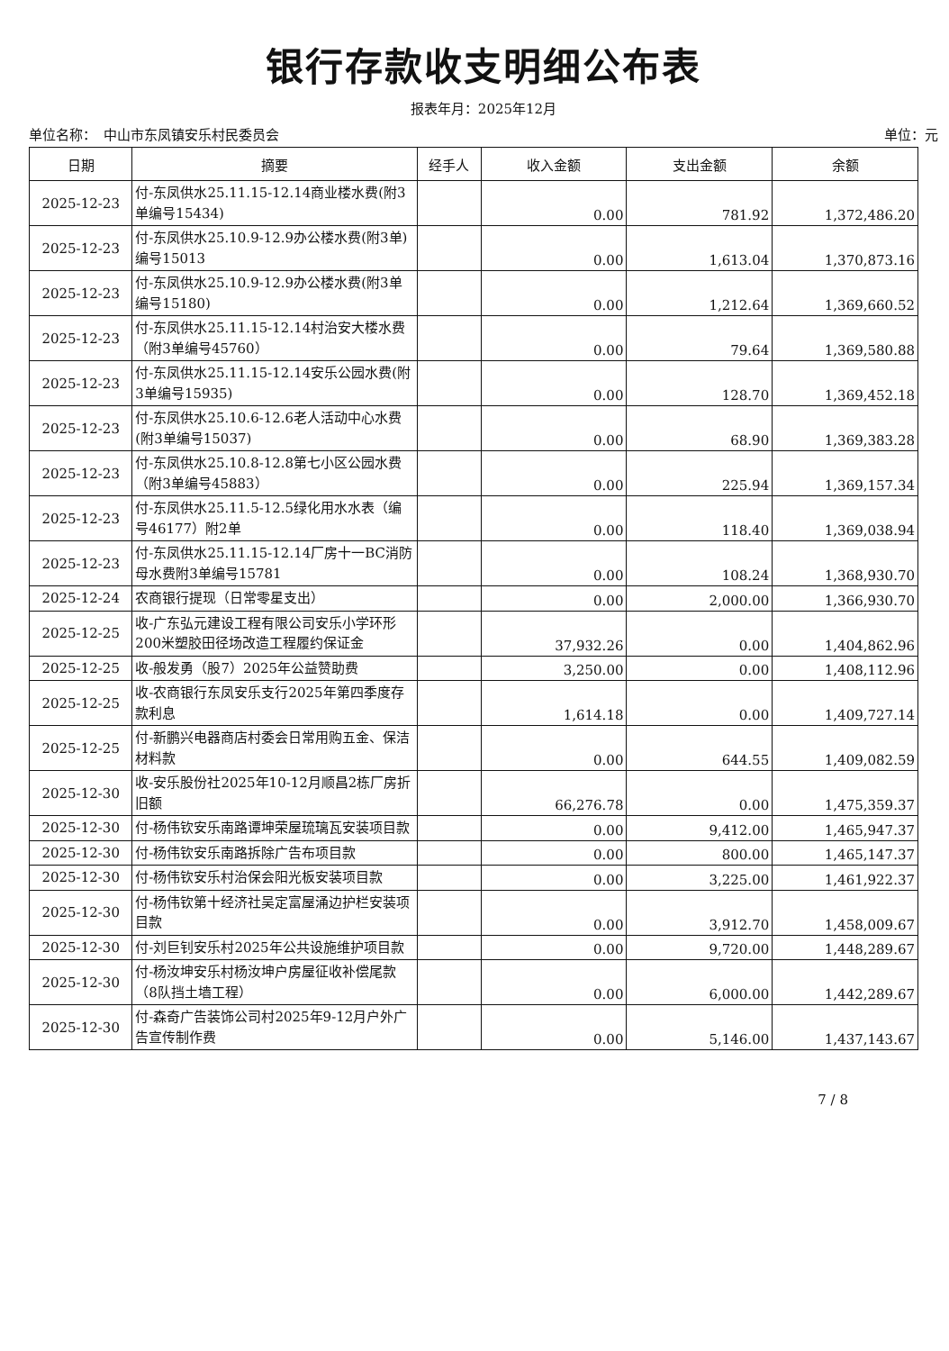银行存款收支明细公布表
报表年月：2025年12月
单位名称：　中山市东凤镇安乐村民委员会 单位：元
| 日期 | 摘要 | 经手人 | 收入金额 | 支出金额 | 余额 |
| --- | --- | --- | --- | --- | --- |
| 2025-12-23 | 付-东凤供水25.11.15-12.14商业楼水费(附3单编号15434) | | 0.00 | 781.92 | 1,372,486.20 |
| 2025-12-23 | 付-东凤供水25.10.9-12.9办公楼水费(附3单)编号15013 | | 0.00 | 1,613.04 | 1,370,873.16 |
| 2025-12-23 | 付-东凤供水25.10.9-12.9办公楼水费(附3单编号15180) | | 0.00 | 1,212.64 | 1,369,660.52 |
| 2025-12-23 | 付-东凤供水25.11.15-12.14村治安大楼水费（附3单编号45760） | | 0.00 | 79.64 | 1,369,580.88 |
| 2025-12-23 | 付-东凤供水25.11.15-12.14安乐公园水费(附3单编号15935) | | 0.00 | 128.70 | 1,369,452.18 |
| 2025-12-23 | 付-东凤供水25.10.6-12.6老人活动中心水费(附3单编号15037) | | 0.00 | 68.90 | 1,369,383.28 |
| 2025-12-23 | 付-东凤供水25.10.8-12.8第七小区公园水费（附3单编号45883） | | 0.00 | 225.94 | 1,369,157.34 |
| 2025-12-23 | 付-东凤供水25.11.5-12.5绿化用水水表（编号46177）附2单 | | 0.00 | 118.40 | 1,369,038.94 |
| 2025-12-23 | 付-东凤供水25.11.15-12.14厂房十一BC消防母水费附3单编号15781 | | 0.00 | 108.24 | 1,368,930.70 |
| 2025-12-24 | 农商银行提现（日常零星支出） | | 0.00 | 2,000.00 | 1,366,930.70 |
| 2025-12-25 | 收-广东弘元建设工程有限公司安乐小学环形200米塑胶田径场改造工程履约保证金 | | 37,932.26 | 0.00 | 1,404,862.96 |
| 2025-12-25 | 收-般发勇（股7）2025年公益赞助费 | | 3,250.00 | 0.00 | 1,408,112.96 |
| 2025-12-25 | 收-农商银行东凤安乐支行2025年第四季度存款利息 | | 1,614.18 | 0.00 | 1,409,727.14 |
| 2025-12-25 | 付-新鹏兴电器商店村委会日常用购五金、保洁材料款 | | 0.00 | 644.55 | 1,409,082.59 |
| 2025-12-30 | 收-安乐股份社2025年10-12月顺昌2栋厂房折旧额 | | 66,276.78 | 0.00 | 1,475,359.37 |
| 2025-12-30 | 付-杨伟钦安乐南路谭坤荣屋琉璃瓦安装项目款 | | 0.00 | 9,412.00 | 1,465,947.37 |
| 2025-12-30 | 付-杨伟钦安乐南路拆除广告布项目款 | | 0.00 | 800.00 | 1,465,147.37 |
| 2025-12-30 | 付-杨伟钦安乐村治保会阳光板安装项目款 | | 0.00 | 3,225.00 | 1,461,922.37 |
| 2025-12-30 | 付-杨伟钦第十经济社吴定富屋涌边护栏安装项目款 | | 0.00 | 3,912.70 | 1,458,009.67 |
| 2025-12-30 | 付-刘巨钊安乐村2025年公共设施维护项目款 | | 0.00 | 9,720.00 | 1,448,289.67 |
| 2025-12-30 | 付-杨汝坤安乐村杨汝坤户房屋征收补偿尾款（8队挡土墙工程） | | 0.00 | 6,000.00 | 1,442,289.67 |
| 2025-12-30 | 付-森奇广告装饰公司村2025年9-12月户外广告宣传制作费 | | 0.00 | 5,146.00 | 1,437,143.67 |
7 / 8